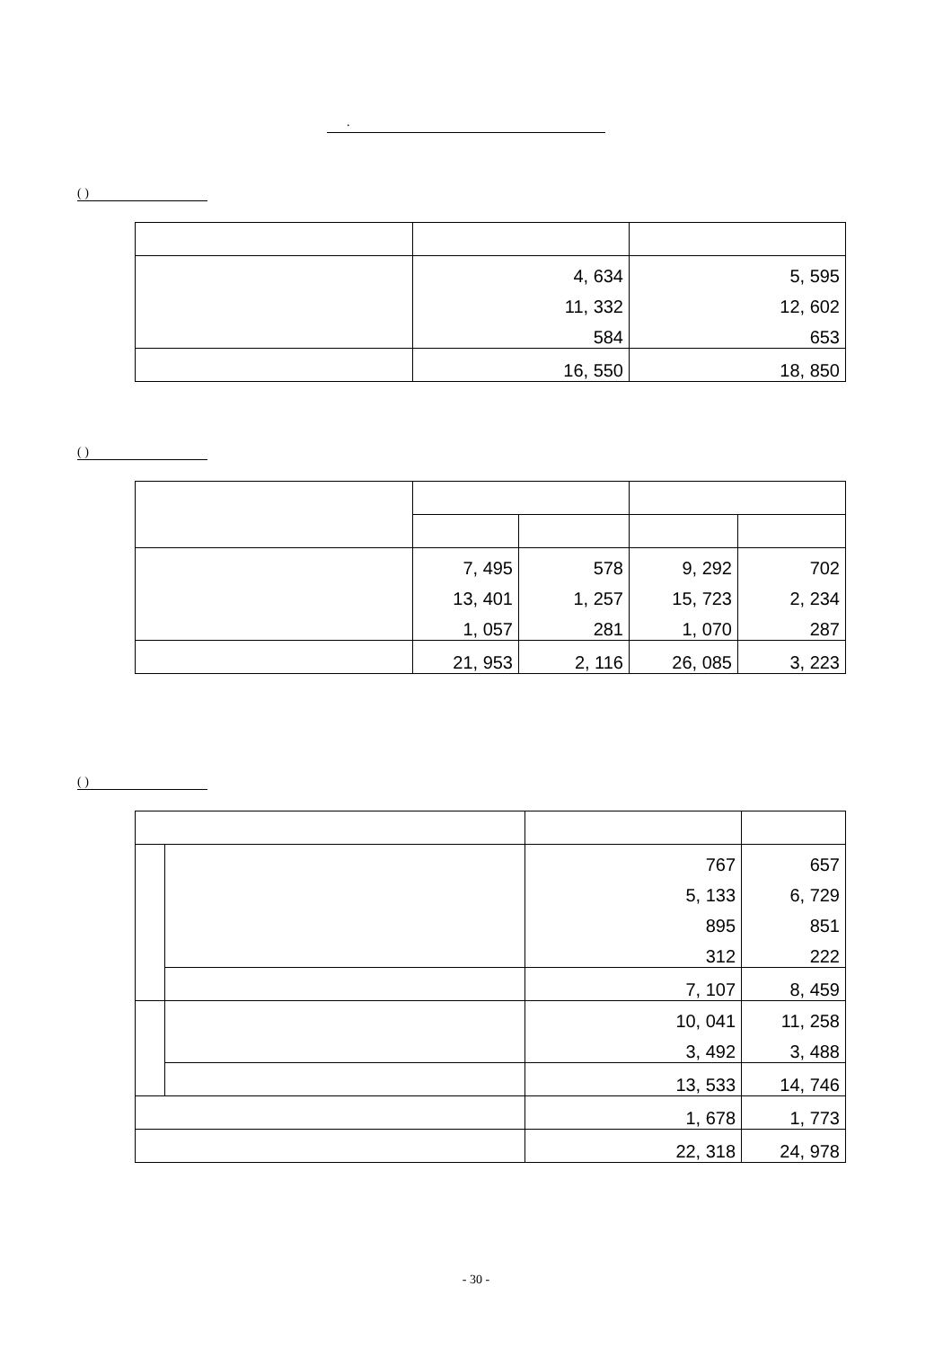.
( )
| | 4, 634 | 5, 595 |
| | 11, 332 | 12, 602 |
| | 584 | 653 |
| | 16, 550 | 18, 850 |
( )
| | 7, 495 | 578 | 9, 292 | 702 |
| | 13, 401 | 1, 257 | 15, 723 | 2, 234 |
| | 1, 057 | 281 | 1, 070 | 287 |
| | 21, 953 | 2, 116 | 26, 085 | 3, 223 |
( )
| | | 767 | 657 |
| | | 5, 133 | 6, 729 |
| | | 895 | 851 |
| | | 312 | 222 |
| | | 7, 107 | 8, 459 |
| | | 10, 041 | 11, 258 |
| | | 3, 492 | 3, 488 |
| | | 13, 533 | 14, 746 |
| | | 1, 678 | 1, 773 |
| | | 22, 318 | 24, 978 |
- 30 -